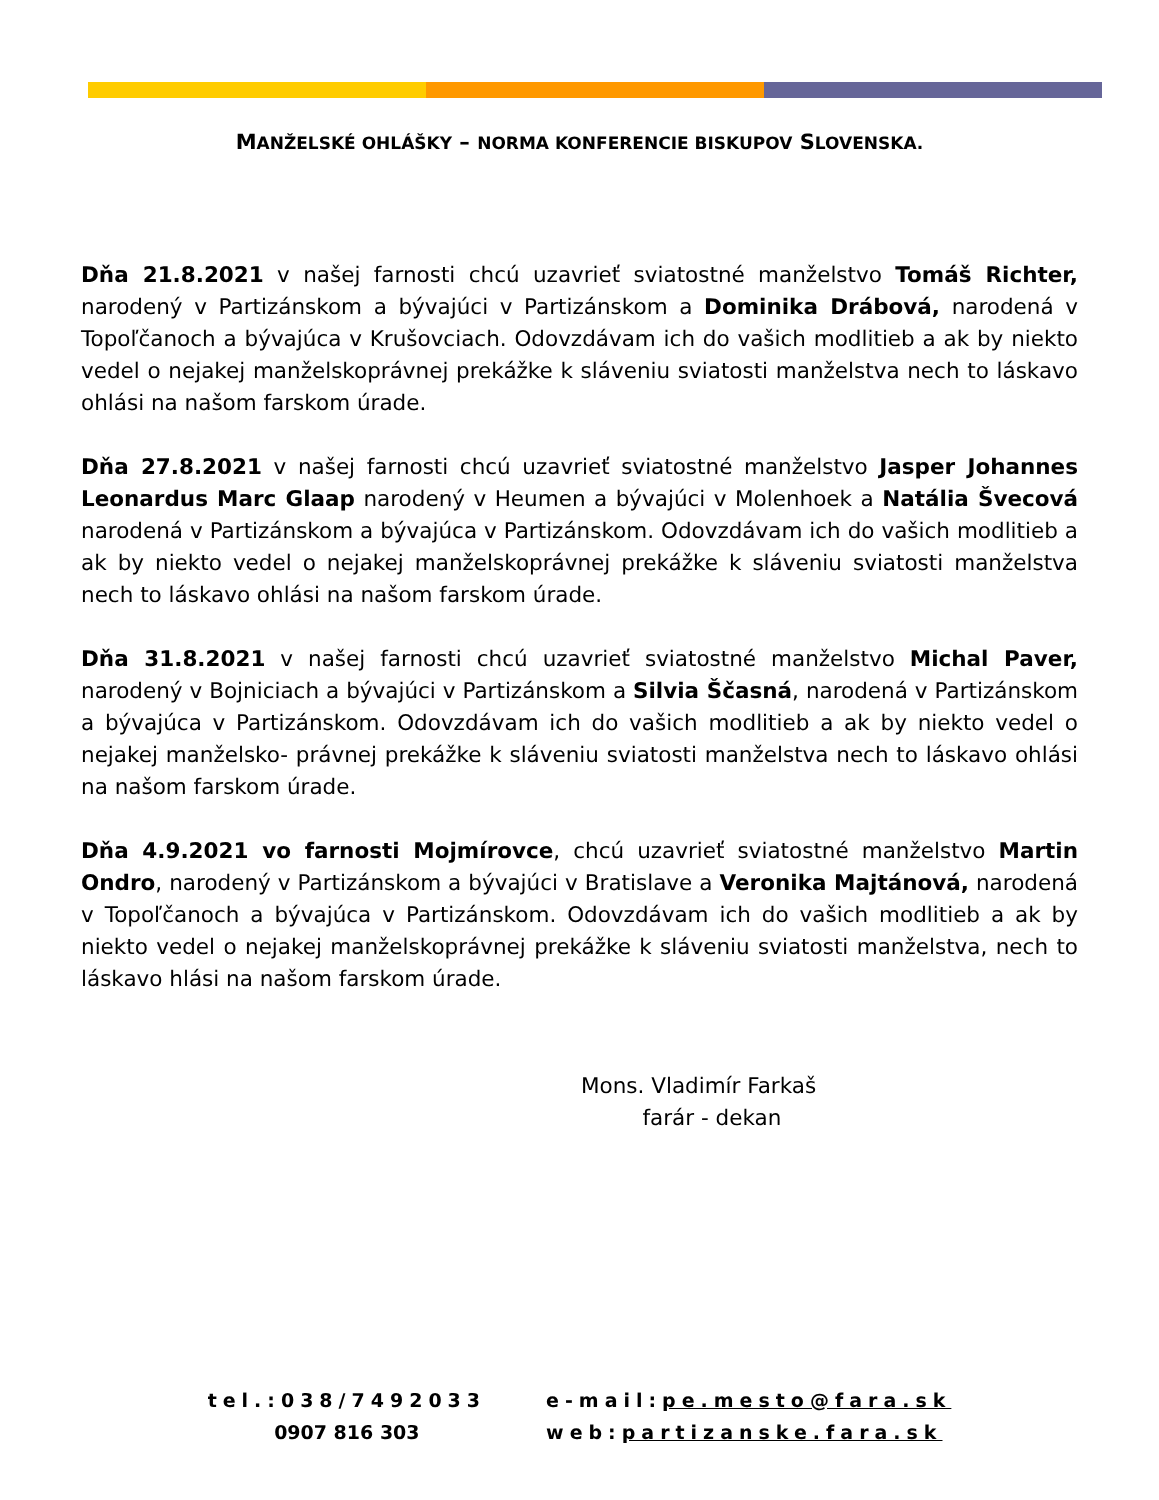MANŽELSKÉ OHLÁŠKY – NORMA KONFERENCIE BISKUPOV SLOVENSKA.
Dňa 21.8.2021 v našej farnosti chcú uzavrieť sviatostné manželstvo Tomáš Richter, narodený v Partizánskom a bývajúci v Partizánskom a Dominika Drábová, narodená v Topoľčanoch a bývajúca v Krušovciach. Odovzdávam ich do vašich modlitieb a ak by niekto vedel o nejakej manželskoprávnej prekážke k sláveniu sviatosti manželstva nech to láskavo ohlási na našom farskom úrade.
Dňa 27.8.2021 v našej farnosti chcú uzavrieť sviatostné manželstvo Jasper Johannes Leonardus Marc Glaap narodený v Heumen a bývajúci v Molenhoek a Natália Švecová narodená v Partizánskom a bývajúca v Partizánskom. Odovzdávam ich do vašich modlitieb a ak by niekto vedel o nejakej manželskoprávnej prekážke k sláveniu sviatosti manželstva nech to láskavo ohlási na našom farskom úrade.
Dňa 31.8.2021 v našej farnosti chcú uzavrieť sviatostné manželstvo Michal Paver, narodený v Bojniciach a bývajúci v Partizánskom a Silvia Ščasná, narodená v Partizánskom a bývajúca v Partizánskom. Odovzdávam ich do vašich modlitieb a ak by niekto vedel o nejakej manželsko- právnej prekážke k sláveniu sviatosti manželstva nech to láskavo ohlási na našom farskom úrade.
Dňa 4.9.2021 vo farnosti Mojmírovce, chcú uzavrieť sviatostné manželstvo Martin Ondro, narodený v Partizánskom a bývajúci v Bratislave a Veronika Majtánová, narodená v Topoľčanoch a bývajúca v Partizánskom. Odovzdávam ich do vašich modlitieb a ak by niekto vedel o nejakej manželskoprávnej prekážke k sláveniu sviatosti manželstva, nech to láskavo hlási na našom farskom úrade.
Mons. Vladimír Farkaš
farár - dekan
tel.:038/7492033
0907 816 303
e-mail:pe.mesto@fara.sk
web:partizanske.fara.sk